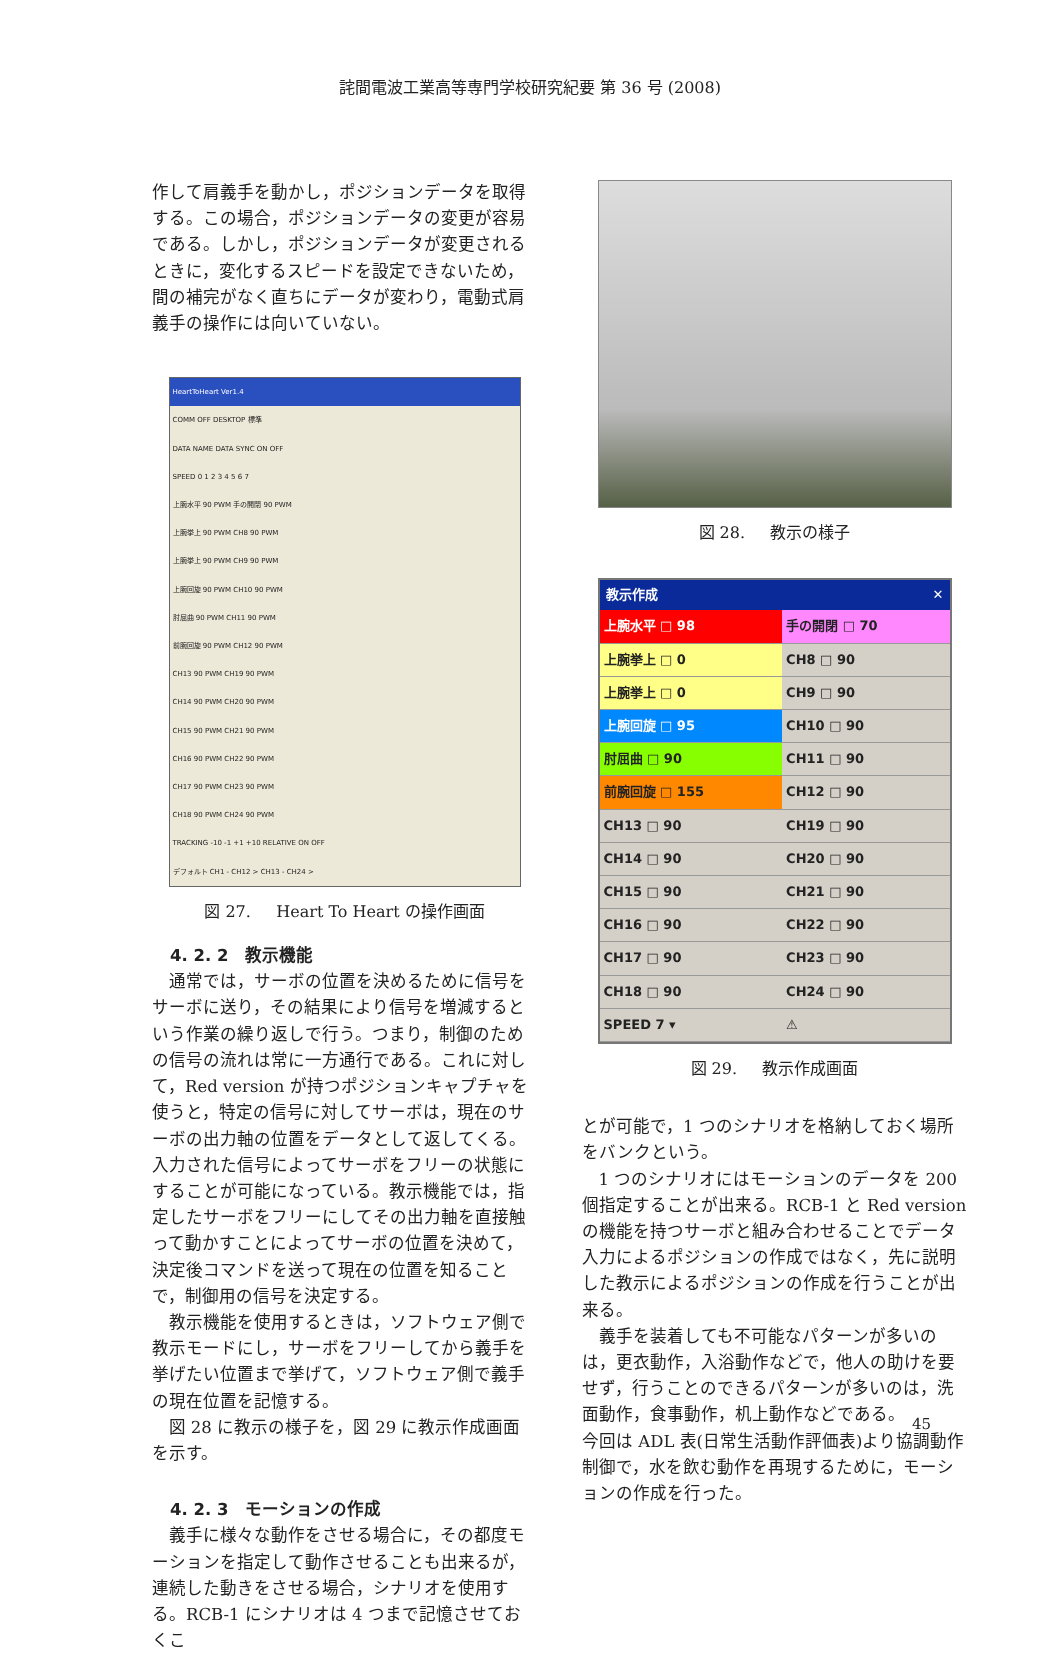詫間電波工業高等専門学校研究紀要 第 36 号 (2008)
作して肩義手を動かし，ポジションデータを取得する。この場合，ポジションデータの変更が容易である。しかし，ポジションデータが変更されるときに，変化するスピードを設定できないため，間の補完がなく直ちにデータが変わり，電動式肩義手の操作には向いていない。
HeartToHeart Ver1.4
COMM OFF DESKTOP 標準
DATA NAME DATA SYNC ON OFF
SPEED 0 1 2 3 4 5 6 7
上腕水平 90 PWM 手の開閉 90 PWM
上腕挙上 90 PWM CH8 90 PWM
上腕挙上 90 PWM CH9 90 PWM
上腕回旋 90 PWM CH10 90 PWM
肘屈曲 90 PWM CH11 90 PWM
前腕回旋 90 PWM CH12 90 PWM
CH13 90 PWM CH19 90 PWM
CH14 90 PWM CH20 90 PWM
CH15 90 PWM CH21 90 PWM
CH16 90 PWM CH22 90 PWM
CH17 90 PWM CH23 90 PWM
CH18 90 PWM CH24 90 PWM
TRACKING -10 -1 +1 +10 RELATIVE ON OFF
デフォルト CH1 - CH12 > CH13 - CH24 >
図 27. Heart To Heart の操作画面
4. 2. 2　教示機能
通常では，サーボの位置を決めるために信号をサーボに送り，その結果により信号を増減するという作業の繰り返しで行う。つまり，制御のための信号の流れは常に一方通行である。これに対して，Red version が持つポジションキャプチャを使うと，特定の信号に対してサーボは，現在のサーボの出力軸の位置をデータとして返してくる。入力された信号によってサーボをフリーの状態にすることが可能になっている。教示機能では，指定したサーボをフリーにしてその出力軸を直接触って動かすことによってサーボの位置を決めて，決定後コマンドを送って現在の位置を知ることで，制御用の信号を決定する。
教示機能を使用するときは，ソフトウェア側で教示モードにし，サーボをフリーしてから義手を挙げたい位置まで挙げて，ソフトウェア側で義手の現在位置を記憶する。
図 28 に教示の様子を，図 29 に教示作成画面を示す。
4. 2. 3　モーションの作成
義手に様々な動作をさせる場合に，その都度モーションを指定して動作させることも出来るが，連続した動きをさせる場合，シナリオを使用する。RCB-1 にシナリオは 4 つまで記憶させておくこ
図 28. 教示の様子
教示作成 ✕
| 上腕水平 □ 98 | 手の開閉 □ 70 |
| 上腕挙上 □ 0 | CH8 □ 90 |
| 上腕挙上 □ 0 | CH9 □ 90 |
| 上腕回旋 □ 95 | CH10 □ 90 |
| 肘屈曲 □ 90 | CH11 □ 90 |
| 前腕回旋 □ 155 | CH12 □ 90 |
| CH13 □ 90 | CH19 □ 90 |
| CH14 □ 90 | CH20 □ 90 |
| CH15 □ 90 | CH21 □ 90 |
| CH16 □ 90 | CH22 □ 90 |
| CH17 □ 90 | CH23 □ 90 |
| CH18 □ 90 | CH24 □ 90 |
| SPEED 7 ▾ | ⚠ |
図 29. 教示作成画面
とが可能で，1 つのシナリオを格納しておく場所をバンクという。
1 つのシナリオにはモーションのデータを 200 個指定することが出来る。RCB-1 と Red version の機能を持つサーボと組み合わせることでデータ入力によるポジションの作成ではなく，先に説明した教示によるポジションの作成を行うことが出来る。
義手を装着しても不可能なパターンが多いのは，更衣動作，入浴動作などで，他人の助けを要せず，行うことのできるパターンが多いのは，洗面動作，食事動作，机上動作などである。
今回は ADL 表(日常生活動作評価表)より協調動作制御で，水を飲む動作を再現するために，モーションの作成を行った。
45